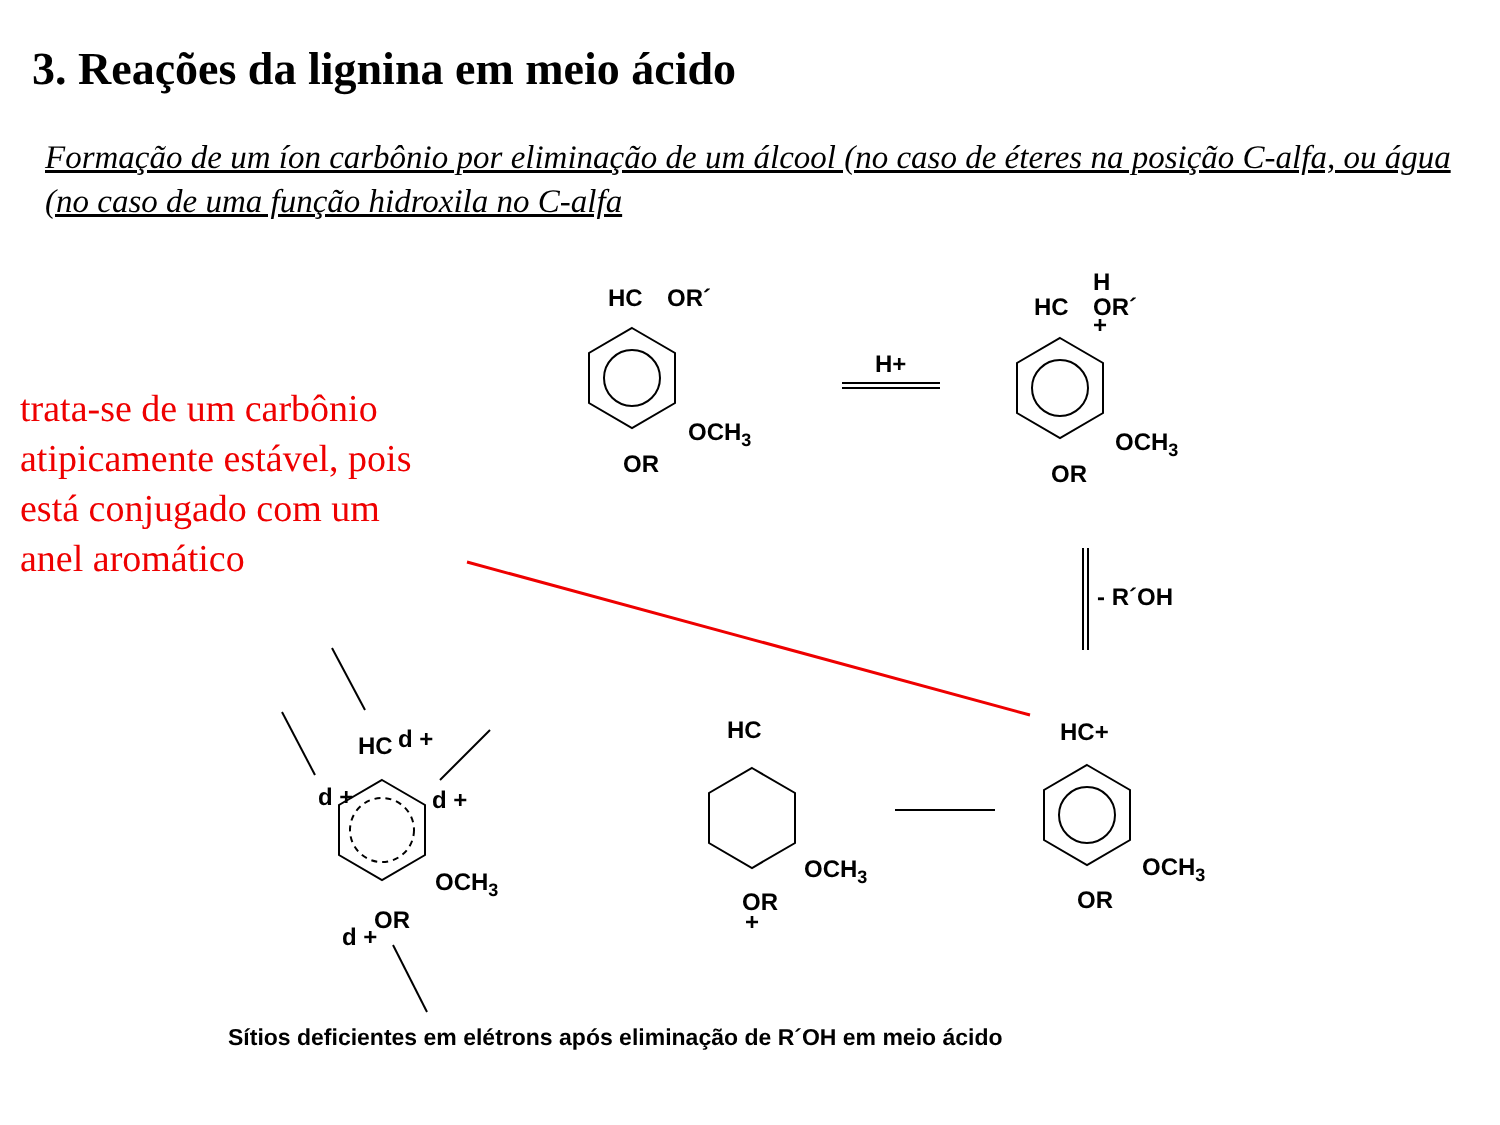3. Reações da lignina em meio ácido
Formação de um íon carbônio por eliminação de um álcool (no caso de éteres na posição C-alfa, ou água (no caso de uma função hidroxila no C-alfa
trata-se de um carbônio atipicamente estável, pois está conjugado com um anel aromático
HC
OR´
OCH3
OR
H+
HC
H
OR´
+
OCH3
OR
- R´OH
HC+
OCH3
OR
HC
OCH3
OR
+
HC
d +
d +
d +
OCH3
OR
d +
Sítios deficientes em elétrons após eliminação de R´OH em meio ácido